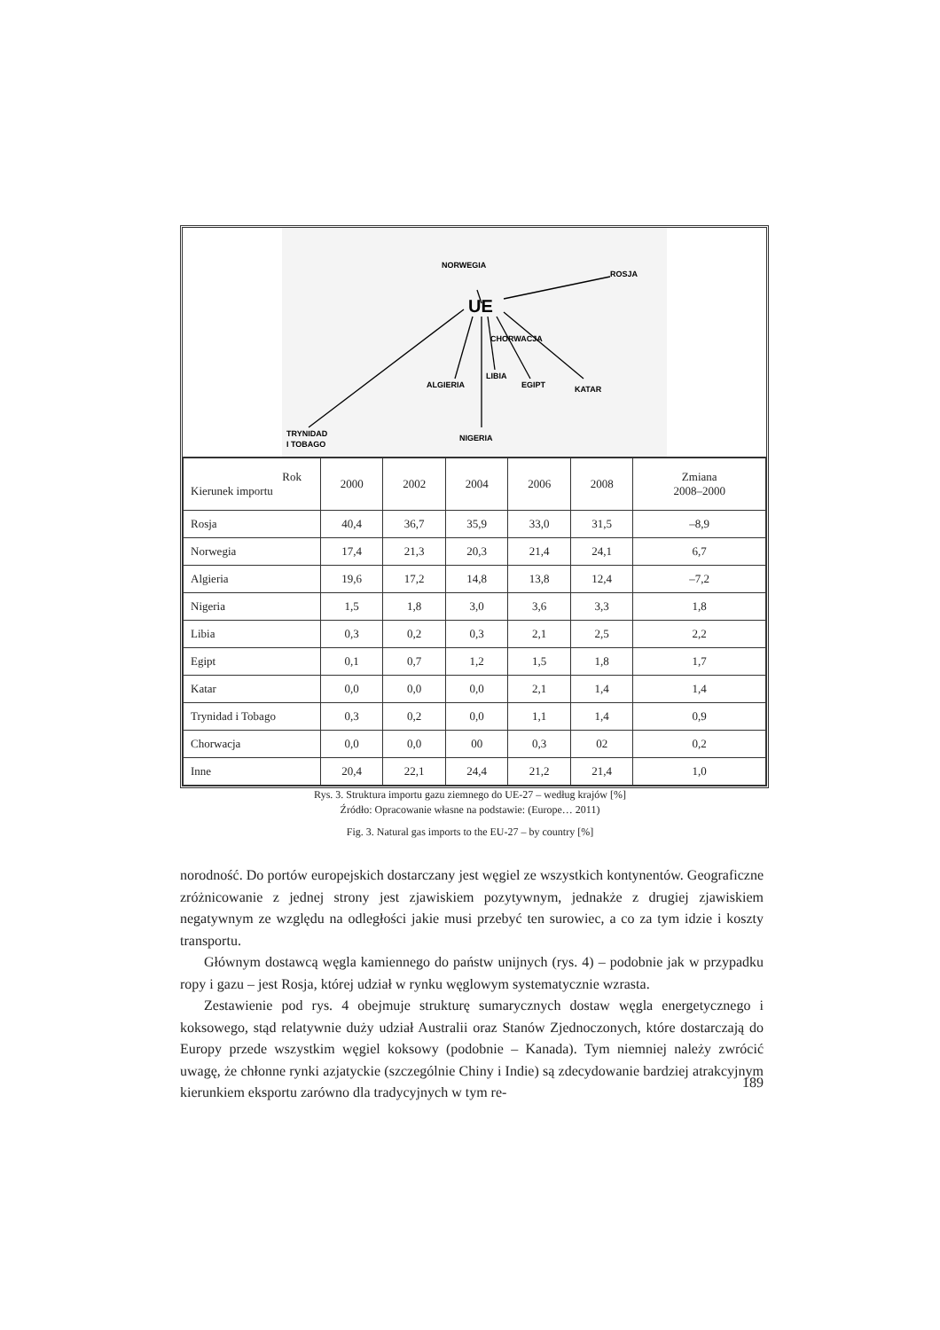UE
NORWEGIA
ROSJA
CHORWACJA
ALGIERIA
LIBIA
EGIPT
KATAR
NIGERIA
TRYNIDAD
I TOBAGO
| Rok Kierunek importu | 2000 | 2002 | 2004 | 2006 | 2008 | Zmiana 2008–2000 |
| --- | --- | --- | --- | --- | --- | --- |
| Rosja | 40,4 | 36,7 | 35,9 | 33,0 | 31,5 | –8,9 |
| Norwegia | 17,4 | 21,3 | 20,3 | 21,4 | 24,1 | 6,7 |
| Algieria | 19,6 | 17,2 | 14,8 | 13,8 | 12,4 | –7,2 |
| Nigeria | 1,5 | 1,8 | 3,0 | 3,6 | 3,3 | 1,8 |
| Libia | 0,3 | 0,2 | 0,3 | 2,1 | 2,5 | 2,2 |
| Egipt | 0,1 | 0,7 | 1,2 | 1,5 | 1,8 | 1,7 |
| Katar | 0,0 | 0,0 | 0,0 | 2,1 | 1,4 | 1,4 |
| Trynidad i Tobago | 0,3 | 0,2 | 0,0 | 1,1 | 1,4 | 0,9 |
| Chorwacja | 0,0 | 0,0 | 00 | 0,3 | 02 | 0,2 |
| Inne | 20,4 | 22,1 | 24,4 | 21,2 | 21,4 | 1,0 |
Rys. 3. Struktura importu gazu ziemnego do UE-27 – według krajów [%]
Źródło: Opracowanie własne na podstawie: (Europe… 2011)
Fig. 3. Natural gas imports to the EU-27 – by country [%]
norodność. Do portów europejskich dostarczany jest węgiel ze wszystkich kontynentów. Geograficzne zróżnicowanie z jednej strony jest zjawiskiem pozytywnym, jednakże z drugiej zjawiskiem negatywnym ze względu na odległości jakie musi przebyć ten surowiec, a co za tym idzie i koszty transportu.
Głównym dostawcą węgla kamiennego do państw unijnych (rys. 4) – podobnie jak w przypadku ropy i gazu – jest Rosja, której udział w rynku węglowym systematycznie wzrasta.
Zestawienie pod rys. 4 obejmuje strukturę sumarycznych dostaw węgla energetycznego i koksowego, stąd relatywnie duży udział Australii oraz Stanów Zjednoczonych, które dostarczają do Europy przede wszystkim węgiel koksowy (podobnie – Kanada). Tym niemniej należy zwrócić uwagę, że chłonne rynki azjatyckie (szczególnie Chiny i Indie) są zdecydowanie bardziej atrakcyjnym kierunkiem eksportu zarówno dla tradycyjnych w tym re-
189